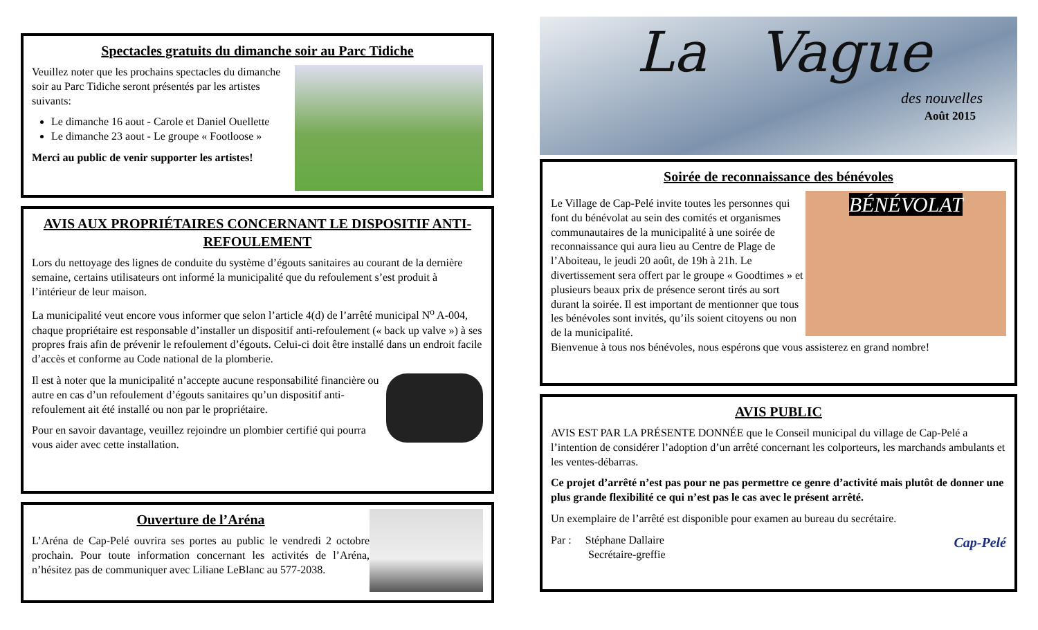Spectacles gratuits du dimanche soir au Parc Tidiche
Veuillez noter que les prochains spectacles du dimanche soir au Parc Tidiche seront présentés par les artistes suivants:
Le dimanche 16 aout - Carole et Daniel Ouellette
Le dimanche 23 aout - Le groupe « Footloose »
Merci au public de venir supporter les artistes!
AVIS AUX PROPRIÉTAIRES CONCERNANT LE DISPOSITIF ANTI-REFOULEMENT
Lors du nettoyage des lignes de conduite du système d’égouts sanitaires au courant de la dernière semaine, certains utilisateurs ont informé la municipalité que du refoulement s’est produit à l’intérieur de leur maison.
La municipalité veut encore vous informer que selon l’article 4(d) de l’arrêté municipal N<sup>o</sup> A-004, chaque propriétaire est responsable d’installer un dispositif anti-refoulement (« back up valve ») à ses propres frais afin de prévenir le refoulement d’égouts. Celui-ci doit être installé dans un endroit facile d’accès et conforme au Code national de la plomberie.
Il est à noter que la municipalité n’accepte aucune responsabilité financière ou autre en cas d’un refoulement d’égouts sanitaires qu’un dispositif anti-refoulement ait été installé ou non par le propriétaire.
Pour en savoir davantage, veuillez rejoindre un plombier certifié qui pourra vous aider avec cette installation.
Ouverture de l’Aréna
L’Aréna de Cap-Pelé ouvrira ses portes au public le vendredi 2 octobre prochain. Pour toute information concernant les activités de l’Aréna, n’hésitez pas de communiquer avec Liliane LeBlanc au 577-2038.
La Vague
des nouvelles
Août 2015
Soirée de reconnaissance des bénévoles
BÉNÉVOLAT
Le Village de Cap-Pelé invite toutes les personnes qui font du bénévolat au sein des comités et organismes communautaires de la municipalité à une soirée de reconnaissance qui aura lieu au Centre de Plage de l’Aboiteau, le jeudi 20 août, de 19h à 21h. Le divertissement sera offert par le groupe « Goodtimes » et plusieurs beaux prix de présence seront tirés au sort durant la soirée. Il est important de mentionner que tous les bénévoles sont invités, qu’ils soient citoyens ou non de la municipalité.
Bienvenue à tous nos bénévoles, nous espérons que vous assisterez en grand nombre!
AVIS PUBLIC
AVIS EST PAR LA PRÉSENTE DONNÉE que le Conseil municipal du village de Cap-Pelé a l’intention de considérer l’adoption d’un arrêté concernant les colporteurs, les marchands ambulants et les ventes-débarras.
Ce projet d’arrêté n’est pas pour ne pas permettre ce genre d’activité mais plutôt de donner une plus grande flexibilité ce qui n’est pas le cas avec le présent arrêté.
Un exemplaire de l’arrêté est disponible pour examen au bureau du secrétaire.
Cap-Pelé
Par : Stéphane Dallaire
Secrétaire-greffie